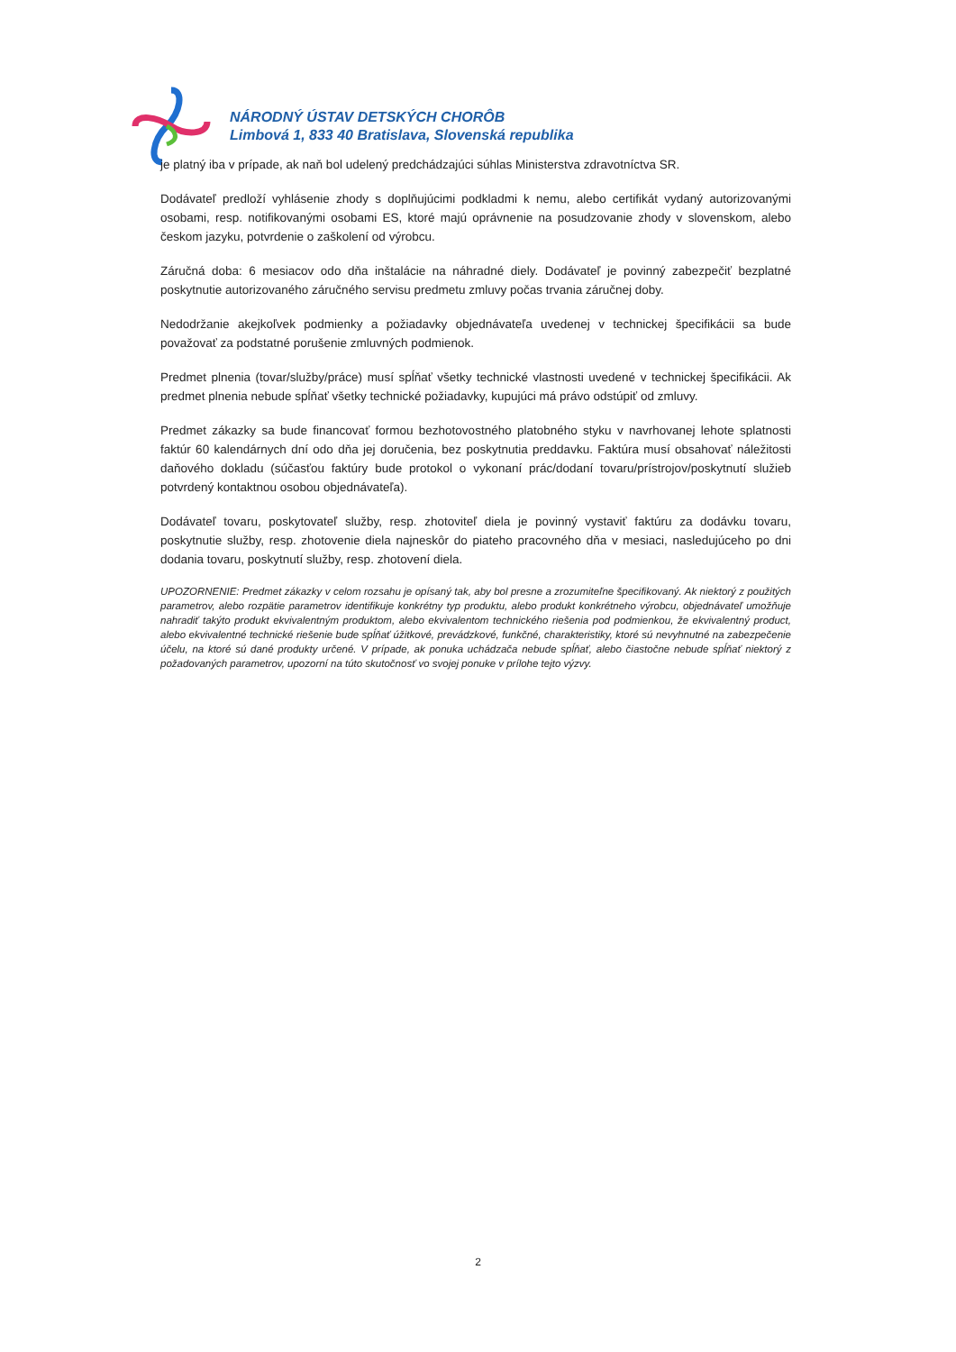NÁRODNÝ ÚSTAV DETSKÝCH CHORÔB
Limbová 1, 833 40 Bratislava, Slovenská republika
je platný iba v prípade, ak naň bol udelený predchádzajúci súhlas Ministerstva zdravotníctva SR.
Dodávateľ predloží vyhlásenie zhody s doplňujúcimi podkladmi k nemu, alebo certifikát vydaný autorizovanými osobami, resp. notifikovanými osobami ES, ktoré majú oprávnenie na posudzovanie zhody v slovenskom, alebo českom jazyku, potvrdenie o zaškolení od výrobcu.
Záručná doba: 6 mesiacov odo dňa inštalácie na náhradné diely. Dodávateľ je povinný zabezpečiť bezplatné poskytnutie autorizovaného záručného servisu predmetu zmluvy počas trvania záručnej doby.
Nedodržanie akejkoľvek podmienky a požiadavky objednávateľa uvedenej v technickej špecifikácii sa bude považovať za podstatné porušenie zmluvných podmienok.
Predmet plnenia (tovar/služby/práce) musí spĺňať všetky technické vlastnosti uvedené v technickej špecifikácii. Ak predmet plnenia nebude spĺňať všetky technické požiadavky, kupujúci má právo odstúpiť od zmluvy.
Predmet zákazky sa bude financovať formou bezhotovostného platobného styku v navrhovanej lehote splatnosti faktúr 60 kalendárnych dní odo dňa jej doručenia, bez poskytnutia preddavku. Faktúra musí obsahovať náležitosti daňového dokladu (súčasťou faktúry bude protokol o vykonaní prác/dodaní tovaru/prístrojov/poskytnutí služieb potvrdený kontaktnou osobou objednávateľa).
Dodávateľ tovaru, poskytovateľ služby, resp. zhotoviteľ diela je povinný vystaviť faktúru za dodávku tovaru, poskytnutie služby, resp. zhotovenie diela najneskôr do piateho pracovného dňa v mesiaci, nasledujúceho po dni dodania tovaru, poskytnutí služby, resp. zhotovení diela.
UPOZORNENIE: Predmet zákazky v celom rozsahu je opísaný tak, aby bol presne a zrozumiteľne špecifikovaný. Ak niektorý z použitých parametrov, alebo rozpätie parametrov identifikuje konkrétny typ produktu, alebo produkt konkrétneho výrobcu, objednávateľ umožňuje nahradiť takýto produkt ekvivalentným produktom, alebo ekvivalentom technického riešenia pod podmienkou, že ekvivalentný product, alebo ekvivalentné technické riešenie bude spĺňať úžitkové, prevádzkové, funkčné, charakteristiky, ktoré sú nevyhnutné na zabezpečenie účelu, na ktoré sú dané produkty určené. V prípade, ak ponuka uchádzača nebude spĺňať, alebo čiastočne nebude spĺňať niektorý z požadovaných parametrov, upozorní na túto skutočnosť vo svojej ponuke v prílohe tejto výzvy.
2